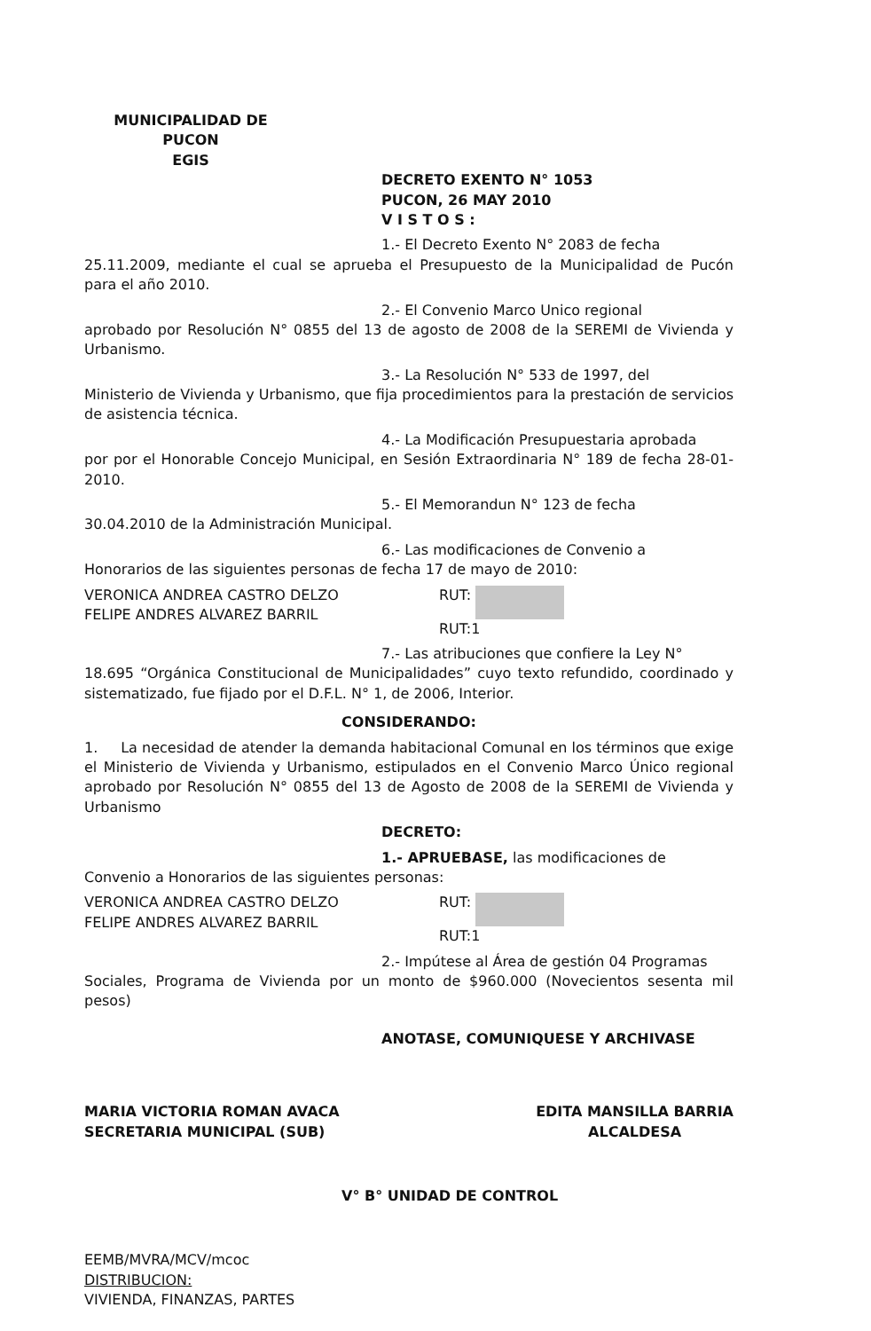MUNICIPALIDAD DE PUCON
EGIS
DECRETO EXENTO N° 1053
PUCON, 26 MAY 2010
V I S T O S :
1.- El Decreto Exento N° 2083 de fecha
25.11.2009, mediante el cual se aprueba el Presupuesto de la Municipalidad de Pucón para el año 2010.
2.- El Convenio Marco Unico regional
aprobado por Resolución N° 0855 del 13 de agosto de 2008 de la SEREMI de Vivienda y Urbanismo.
3.- La Resolución N° 533 de 1997, del
Ministerio de Vivienda y Urbanismo, que fija procedimientos para la prestación de servicios de asistencia técnica.
4.- La Modificación Presupuestaria aprobada
por por el Honorable Concejo Municipal, en Sesión Extraordinaria N° 189 de fecha 28-01-2010.
5.- El Memorandun N° 123 de fecha
30.04.2010 de la Administración Municipal.
6.- Las modificaciones de Convenio a
Honorarios de las siguientes personas de fecha 17 de mayo de 2010:
VERONICA ANDREA CASTRO DELZO
FELIPE ANDRES ALVAREZ BARRIL
RUT:
RUT:1
7.- Las atribuciones que confiere la Ley N°
18.695 “Orgánica Constitucional de Municipalidades” cuyo texto refundido, coordinado y sistematizado, fue fijado por el D.F.L. N° 1, de 2006, Interior.
CONSIDERANDO:
1. La necesidad de atender la demanda habitacional Comunal en los términos que exige el Ministerio de Vivienda y Urbanismo, estipulados en el Convenio Marco Único regional aprobado por Resolución N° 0855 del 13 de Agosto de 2008 de la SEREMI de Vivienda y Urbanismo
DECRETO:
1.- APRUEBASE, las modificaciones de
Convenio a Honorarios de las siguientes personas:
VERONICA ANDREA CASTRO DELZO
FELIPE ANDRES ALVAREZ BARRIL
RUT:
RUT:1
2.- Impútese al Área de gestión 04 Programas
Sociales, Programa de Vivienda por un monto de $960.000 (Novecientos sesenta mil pesos)
ANOTASE, COMUNIQUESE Y ARCHIVASE
MARIA VICTORIA ROMAN AVACA
SECRETARIA MUNICIPAL (SUB)
EDITA MANSILLA BARRIA
ALCALDESA
V° B° UNIDAD DE CONTROL
EEMB/MVRA/MCV/mcoc
DISTRIBUCION:
VIVIENDA, FINANZAS, PARTES